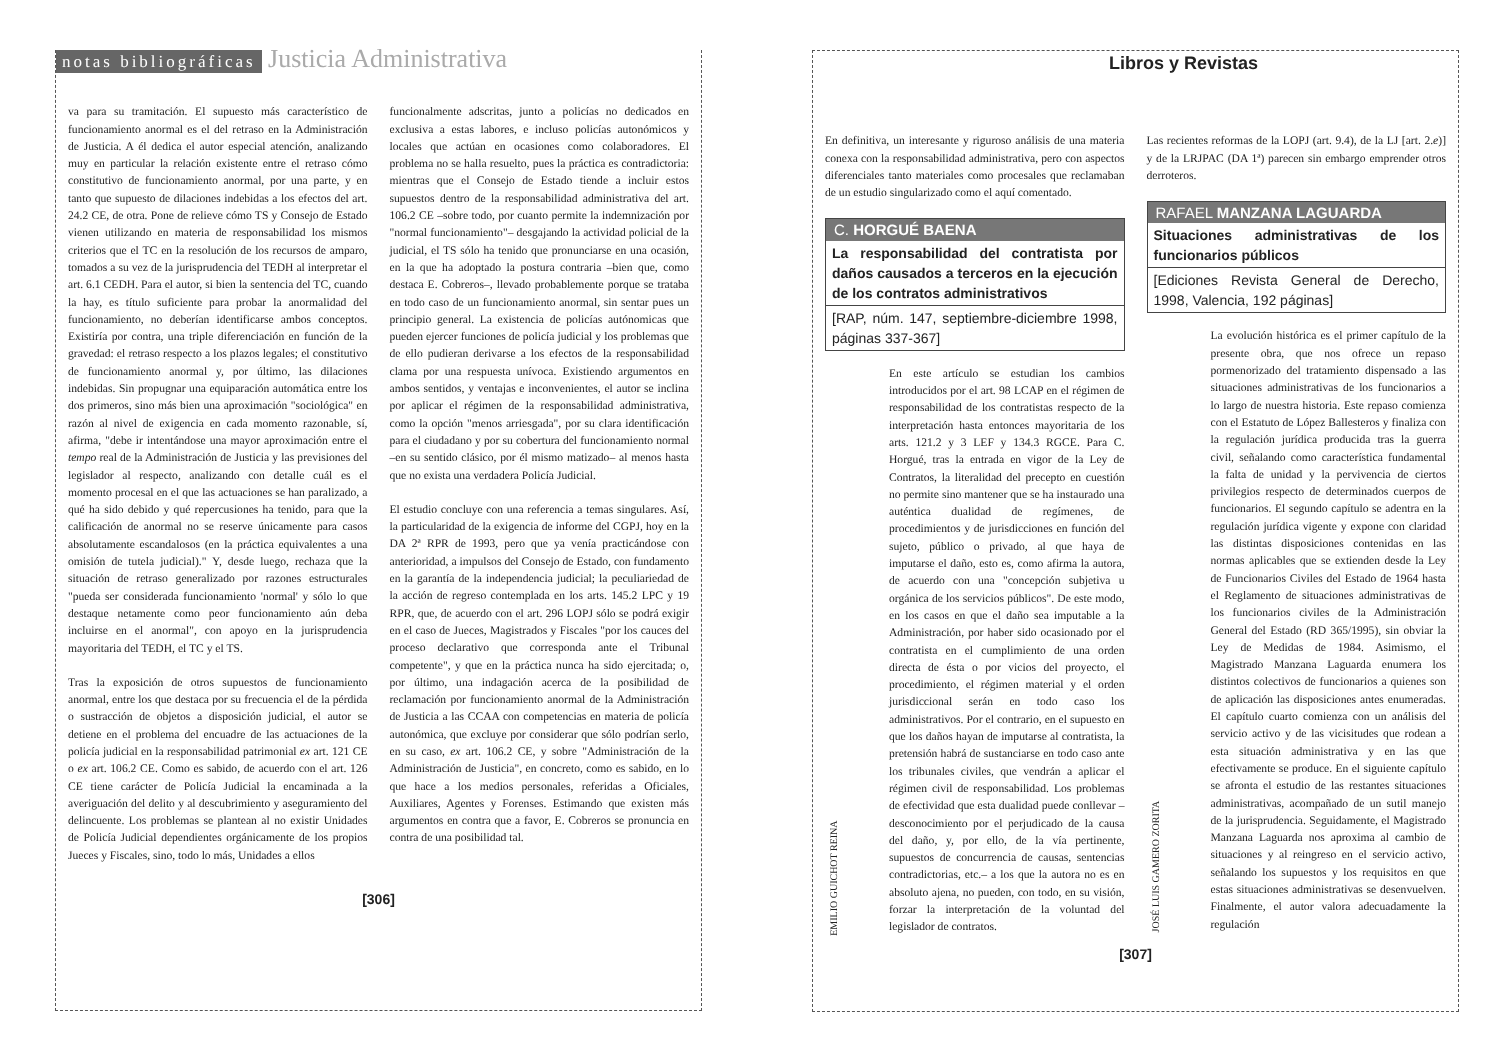notas bibliográficas
Justicia Administrativa
va para su tramitación. El supuesto más característico de funcionamiento anormal es el del retraso en la Administración de Justicia. A él dedica el autor especial atención, analizando muy en particular la relación existente entre el retraso cómo constitutivo de funcionamiento anormal, por una parte, y en tanto que supuesto de dilaciones indebidas a los efectos del art. 24.2 CE, de otra. Pone de relieve cómo TS y Consejo de Estado vienen utilizando en materia de responsabilidad los mismos criterios que el TC en la resolución de los recursos de amparo, tomados a su vez de la jurisprudencia del TEDH al interpretar el art. 6.1 CEDH. Para el autor, si bien la sentencia del TC, cuando la hay, es título suficiente para probar la anormalidad del funcionamiento, no deberían identificarse ambos conceptos. Existiría por contra, una triple diferenciación en función de la gravedad: el retraso respecto a los plazos legales; el constitutivo de funcionamiento anormal y, por último, las dilaciones indebidas. Sin propugnar una equiparación automática entre los dos primeros, sino más bien una aproximación "sociológica" en razón al nivel de exigencia en cada momento razonable, sí, afirma, "debe ir intentándose una mayor aproximación entre el tempo real de la Administración de Justicia y las previsiones del legislador al respecto, analizando con detalle cuál es el momento procesal en el que las actuaciones se han paralizado, a qué ha sido debido y qué repercusiones ha tenido, para que la calificación de anormal no se reserve únicamente para casos absolutamente escandalosos (en la práctica equivalentes a una omisión de tutela judicial)." Y, desde luego, rechaza que la situación de retraso generalizado por razones estructurales "pueda ser considerada funcionamiento 'normal' y sólo lo que destaque netamente como peor funcionamiento aún deba incluirse en el anormal", con apoyo en la jurisprudencia mayoritaria del TEDH, el TC y el TS.
Tras la exposición de otros supuestos de funcionamiento anormal, entre los que destaca por su frecuencia el de la pérdida o sustracción de objetos a disposición judicial, el autor se detiene en el problema del encuadre de las actuaciones de la policía judicial en la responsabilidad patrimonial ex art. 121 CE o ex art. 106.2 CE. Como es sabido, de acuerdo con el art. 126 CE tiene carácter de Policía Judicial la encaminada a la averiguación del delito y al descubrimiento y aseguramiento del delincuente. Los problemas se plantean al no existir Unidades de Policía Judicial dependientes orgánicamente de los propios Jueces y Fiscales, sino, todo lo más, Unidades a ellos
funcionalmente adscritas, junto a policías no dedicados en exclusiva a estas labores, e incluso policías autonómicos y locales que actúan en ocasiones como colaboradores. El problema no se halla resuelto, pues la práctica es contradictoria: mientras que el Consejo de Estado tiende a incluir estos supuestos dentro de la responsabilidad administrativa del art. 106.2 CE –sobre todo, por cuanto permite la indemnización por "normal funcionamiento"– desgajando la actividad policial de la judicial, el TS sólo ha tenido que pronunciarse en una ocasión, en la que ha adoptado la postura contraria –bien que, como destaca E. Cobreros–, llevado probablemente porque se trataba en todo caso de un funcionamiento anormal, sin sentar pues un principio general. La existencia de policías autónomicas que pueden ejercer funciones de policía judicial y los problemas que de ello pudieran derivarse a los efectos de la responsabilidad clama por una respuesta unívoca. Existiendo argumentos en ambos sentidos, y ventajas e inconvenientes, el autor se inclina por aplicar el régimen de la responsabilidad administrativa, como la opción "menos arriesgada", por su clara identificación para el ciudadano y por su cobertura del funcionamiento normal –en su sentido clásico, por él mismo matizado– al menos hasta que no exista una verdadera Policía Judicial.
El estudio concluye con una referencia a temas singulares. Así, la particularidad de la exigencia de informe del CGPJ, hoy en la DA 2ª RPR de 1993, pero que ya venía practicándose con anterioridad, a impulsos del Consejo de Estado, con fundamento en la garantía de la independencia judicial; la peculiariedad de la acción de regreso contemplada en los arts. 145.2 LPC y 19 RPR, que, de acuerdo con el art. 296 LOPJ sólo se podrá exigir en el caso de Jueces, Magistrados y Fiscales "por los cauces del proceso declarativo que corresponda ante el Tribunal competente", y que en la práctica nunca ha sido ejercitada; o, por último, una indagación acerca de la posibilidad de reclamación por funcionamiento anormal de la Administración de Justicia a las CCAA con competencias en materia de policía autonómica, que excluye por considerar que sólo podrían serlo, en su caso, ex art. 106.2 CE, y sobre "Administración de la Administración de Justicia", en concreto, como es sabido, en lo que hace a los medios personales, referidas a Oficiales, Auxiliares, Agentes y Forenses. Estimando que existen más argumentos en contra que a favor, E. Cobreros se pronuncia en contra de una posibilidad tal.
[306]
Libros y Revistas
En definitiva, un interesante y riguroso análisis de una materia conexa con la responsabilidad administrativa, pero con aspectos diferenciales tanto materiales como procesales que reclamaban de un estudio singularizado como el aquí comentado.
C. HORGUÉ BAENA
La responsabilidad del contratista por daños causados a terceros en la ejecución de los contratos administrativos
[RAP, núm. 147, septiembre-diciembre 1998, páginas 337-367]
EMILIO GUICHOT REINA
En este artículo se estudian los cambios introducidos por el art. 98 LCAP en el régimen de responsabilidad de los contratistas respecto de la interpretación hasta entonces mayoritaria de los arts. 121.2 y 3 LEF y 134.3 RGCE. Para C. Horgué, tras la entrada en vigor de la Ley de Contratos, la literalidad del precepto en cuestión no permite sino mantener que se ha instaurado una auténtica dualidad de regímenes, de procedimientos y de jurisdicciones en función del sujeto, público o privado, al que haya de imputarse el daño, esto es, como afirma la autora, de acuerdo con una "concepción subjetiva u orgánica de los servicios públicos". De este modo, en los casos en que el daño sea imputable a la Administración, por haber sido ocasionado por el contratista en el cumplimiento de una orden directa de ésta o por vicios del proyecto, el procedimiento, el régimen material y el orden jurisdiccional serán en todo caso los administrativos. Por el contrario, en el supuesto en que los daños hayan de imputarse al contratista, la pretensión habrá de sustanciarse en todo caso ante los tribunales civiles, que vendrán a aplicar el régimen civil de responsabilidad. Los problemas de efectividad que esta dualidad puede conllevar –desconocimiento por el perjudicado de la causa del daño, y, por ello, de la vía pertinente, supuestos de concurrencia de causas, sentencias contradictorias, etc.– a los que la autora no es en absoluto ajena, no pueden, con todo, en su visión, forzar la interpretación de la voluntad del legislador de contratos.
Las recientes reformas de la LOPJ (art. 9.4), de la LJ [art. 2.e)] y de la LRJPAC (DA 1ª) parecen sin embargo emprender otros derroteros.
RAFAEL MANZANA LAGUARDA
Situaciones administrativas de los funcionarios públicos
[Ediciones Revista General de Derecho, 1998, Valencia, 192 páginas]
JOSÉ LUIS GAMERO ZORITA
La evolución histórica es el primer capítulo de la presente obra, que nos ofrece un repaso pormenorizado del tratamiento dispensado a las situaciones administrativas de los funcionarios a lo largo de nuestra historia. Este repaso comienza con el Estatuto de López Ballesteros y finaliza con la regulación jurídica producida tras la guerra civil, señalando como característica fundamental la falta de unidad y la pervivencia de ciertos privilegios respecto de determinados cuerpos de funcionarios. El segundo capítulo se adentra en la regulación jurídica vigente y expone con claridad las distintas disposiciones contenidas en las normas aplicables que se extienden desde la Ley de Funcionarios Civiles del Estado de 1964 hasta el Reglamento de situaciones administrativas de los funcionarios civiles de la Administración General del Estado (RD 365/1995), sin obviar la Ley de Medidas de 1984. Asimismo, el Magistrado Manzana Laguarda enumera los distintos colectivos de funcionarios a quienes son de aplicación las disposiciones antes enumeradas. El capítulo cuarto comienza con un análisis del servicio activo y de las vicisitudes que rodean a esta situación administrativa y en las que efectivamente se produce. En el siguiente capítulo se afronta el estudio de las restantes situaciones administrativas, acompañado de un sutil manejo de la jurisprudencia. Seguidamente, el Magistrado Manzana Laguarda nos aproxima al cambio de situaciones y al reingreso en el servicio activo, señalando los supuestos y los requisitos en que estas situaciones administrativas se desenvuelven. Finalmente, el autor valora adecuadamente la regulación
[307]